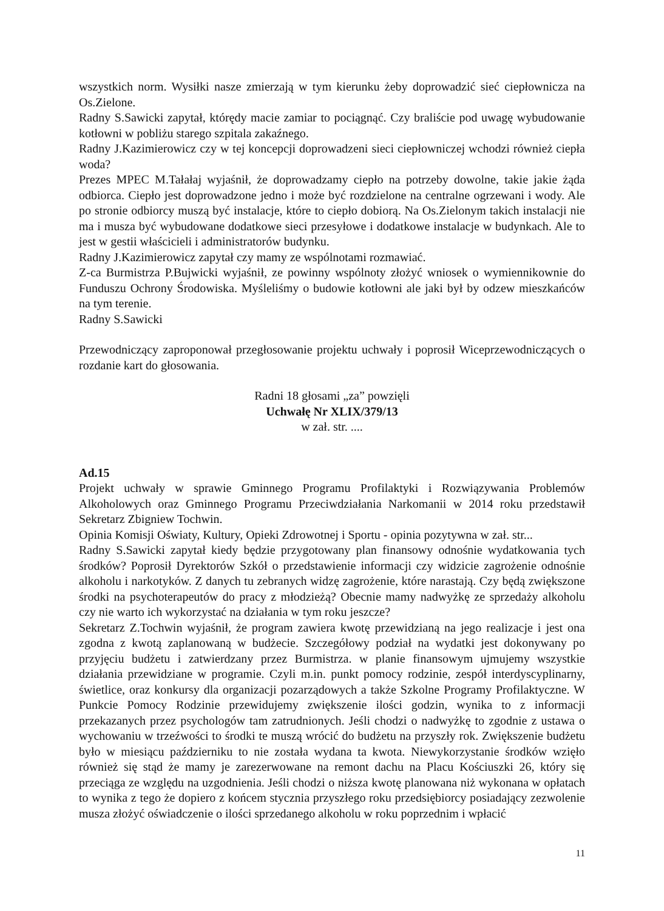wszystkich norm. Wysiłki nasze zmierzają w tym kierunku żeby doprowadzić sieć ciepłownicza na Os.Zielone.
Radny S.Sawicki zapytał, którędy macie zamiar to pociągnąć. Czy braliście pod uwagę wybudowanie kotłowni w pobliżu starego szpitala zakaźnego.
Radny J.Kazimierowicz czy w tej koncepcji doprowadzeni sieci ciepłowniczej wchodzi również ciepła woda?
Prezes MPEC M.Tałałaj wyjaśnił, że doprowadzamy ciepło na potrzeby dowolne, takie jakie żąda odbiorca. Ciepło jest doprowadzone jedno i może być rozdzielone na centralne ogrzewani i wody. Ale po stronie odbiorcy muszą być instalacje, które to ciepło dobiorą. Na Os.Zielonym takich instalacji nie ma i musza być wybudowane dodatkowe sieci przesyłowe i dodatkowe instalacje w budynkach. Ale to jest w gestii właścicieli i administratorów budynku.
Radny J.Kazimierowicz zapytał czy mamy ze wspólnotami rozmawiać.
Z-ca Burmistrza P.Bujwicki wyjaśnił, ze powinny wspólnoty złożyć wniosek o wymiennikownie do Funduszu Ochrony Środowiska. Myśleliśmy o budowie kotłowni ale jaki był by odzew mieszkańców na tym terenie.
Radny S.Sawicki
Przewodniczący zaproponował przegłosowanie projektu uchwały i poprosił Wiceprzewodniczących o rozdanie kart do głosowania.
Radni 18 głosami „za” powzięli
Uchwałę Nr XLIX/379/13
w zał. str. ....
Ad.15
Projekt uchwały w sprawie Gminnego Programu Profilaktyki i Rozwiązywania Problemów Alkoholowych oraz Gminnego Programu Przeciwdziałania Narkomanii w 2014 roku przedstawił Sekretarz Zbigniew Tochwin.
Opinia Komisji Oświaty, Kultury, Opieki Zdrowotnej i Sportu - opinia pozytywna w zał. str...
Radny S.Sawicki zapytał kiedy będzie przygotowany plan finansowy odnośnie wydatkowania tych środków? Poprosił Dyrektorów Szkół o przedstawienie informacji czy widzicie zagrożenie odnośnie alkoholu i narkotyków. Z danych tu zebranych widzę zagrożenie, które narastają. Czy będą zwiększone środki na psychoterapeutów do pracy z młodzieżą? Obecnie mamy nadwyżkę ze sprzedaży alkoholu czy nie warto ich wykorzystać na działania w tym roku jeszcze?
Sekretarz Z.Tochwin wyjaśnił, że program zawiera kwotę przewidzianą na jego realizacje i jest ona zgodna z kwotą zaplanowaną w budżecie. Szczegółowy podział na wydatki jest dokonywany po przyjęciu budżetu i zatwierdzany przez Burmistrza. w planie finansowym ujmujemy wszystkie działania przewidziane w programie. Czyli m.in. punkt pomocy rodzinie, zespół interdyscyplinarny, świetlice, oraz konkursy dla organizacji pozarządowych a także Szkolne Programy Profilaktyczne. W Punkcie Pomocy Rodzinie przewidujemy zwiększenie ilości godzin, wynika to z informacji przekazanych przez psychologów tam zatrudnionych. Jeśli chodzi o nadwyżkę to zgodnie z ustawa o wychowaniu w trzeźwości to środki te muszą wrócić do budżetu na przyszły rok. Zwiększenie budżetu było w miesiącu październiku to nie została wydana ta kwota. Niewykorzystanie środków wzięło również się stąd że mamy je zarezerwowane na remont dachu na Placu Kościuszki 26, który się przeciąga ze względu na uzgodnienia. Jeśli chodzi o niższa kwotę planowana niż wykonana w opłatach to wynika z tego że dopiero z końcem stycznia przyszłego roku przedsiębiorcy posiadający zezwolenie musza złożyć oświadczenie o ilości sprzedanego alkoholu w roku poprzednim i wpłacić
11